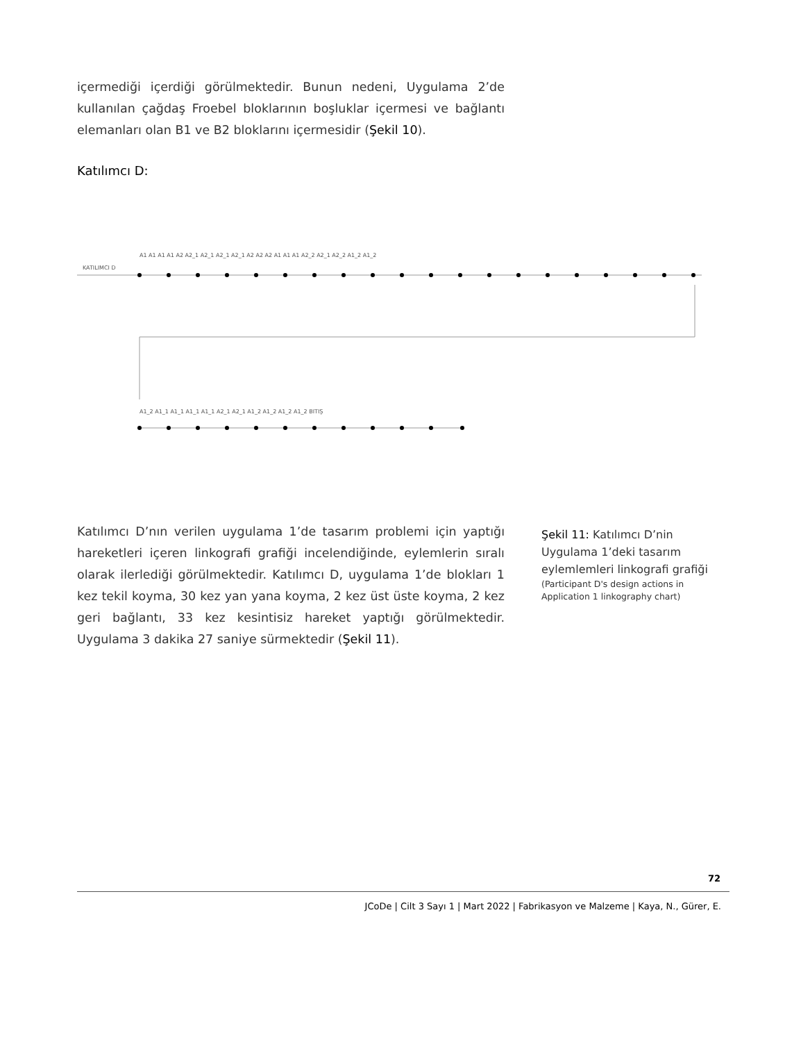içermediği içerdiği görülmektedir. Bunun nedeni, Uygulama 2’de kullanılan çağdaş Froebel bloklarının boşluklar içermesi ve bağlantı elemanları olan B1 ve B2 bloklarını içermesidir (Şekil 10).
Katılımcı D:
KATILIMCI D
A1 A1 A1 A1 A2 A2_1 A2_1 A2_1 A2_1 A2 A2 A2 A1 A1 A1 A2_2 A2_1 A2_2 A1_2 A1_2
A1_2 A1_1 A1_1 A1_1 A1_1 A2_1 A2_1 A1_2 A1_2 A1_2 A1_2 BITIŞ
Katılımcı D’nın verilen uygulama 1’de tasarım problemi için yaptığı hareketleri içeren linkografi grafiği incelendiğinde, eylemlerin sıralı olarak ilerlediği görülmektedir. Katılımcı D, uygulama 1’de blokları 1 kez tekil koyma, 30 kez yan yana koyma, 2 kez üst üste koyma, 2 kez geri bağlantı, 33 kez kesintisiz hareket yaptığı görülmektedir. Uygulama 3 dakika 27 saniye sürmektedir (Şekil 11).
Şekil 11: Katılımcı D’nin Uygulama 1’deki tasarım eylemlemleri linkografi grafiği
(Participant D's design actions in Application 1 linkography chart)
72
JCoDe | Cilt 3 Sayı 1 | Mart 2022 | Fabrikasyon ve Malzeme | Kaya, N., Gürer, E.